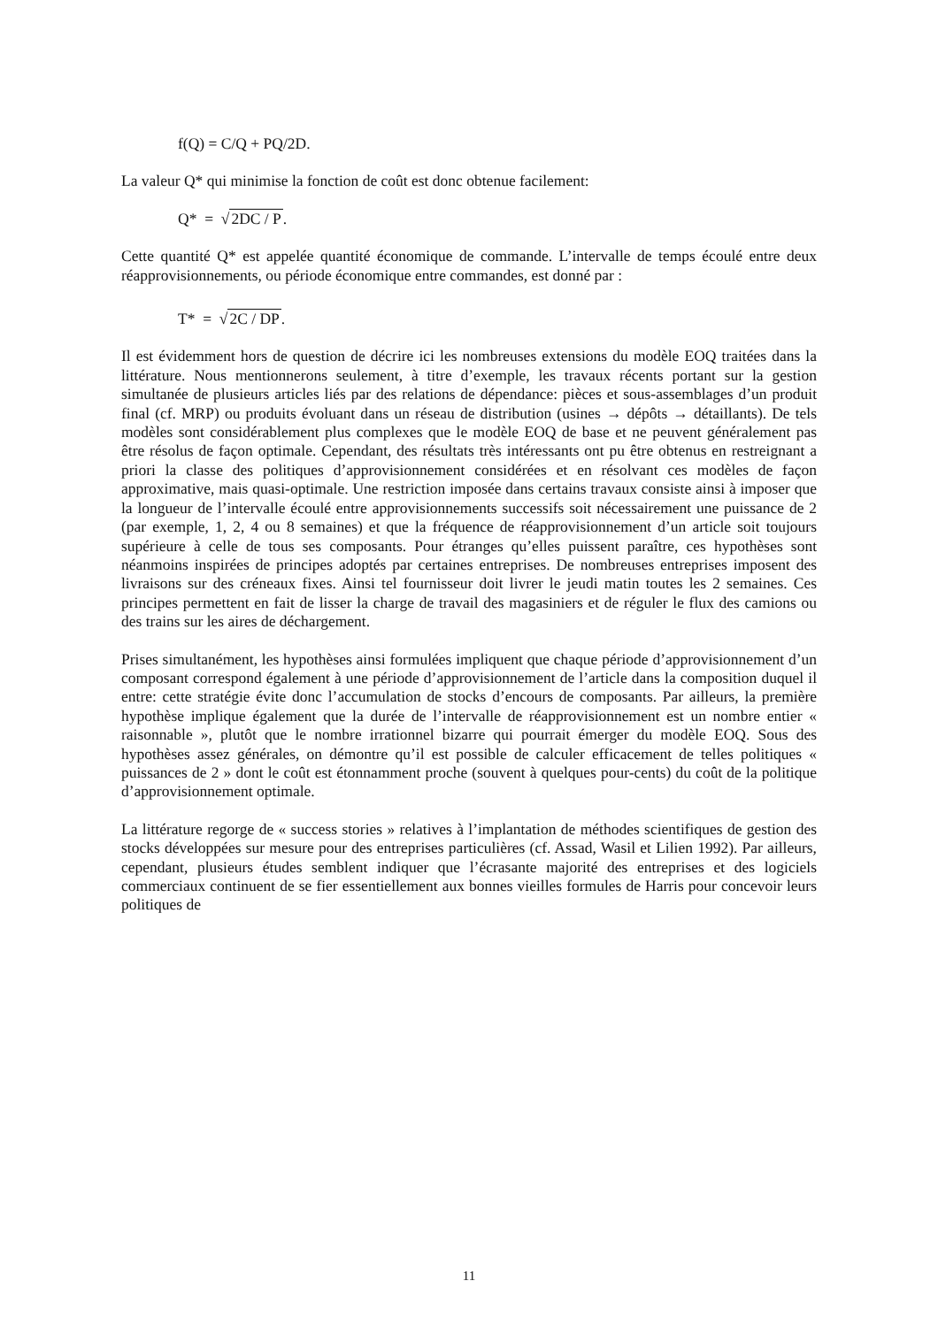f(Q) = C/Q + PQ/2D.
La valeur Q* qui minimise la fonction de coût est donc obtenue facilement:
Q* = √2DC / P.
Cette quantité Q* est appelée quantité économique de commande. L’intervalle de temps écoulé entre deux réapprovisionnements, ou période économique entre commandes, est donné par :
T* = √2C / DP.
Il est évidemment hors de question de décrire ici les nombreuses extensions du modèle EOQ traitées dans la littérature. Nous mentionnerons seulement, à titre d’exemple, les travaux récents portant sur la gestion simultanée de plusieurs articles liés par des relations de dépendance: pièces et sous-assemblages d’un produit final (cf. MRP) ou produits évoluant dans un réseau de distribution (usines → dépôts → détaillants). De tels modèles sont considérablement plus complexes que le modèle EOQ de base et ne peuvent généralement pas être résolus de façon optimale. Cependant, des résultats très intéressants ont pu être obtenus en restreignant a priori la classe des politiques d’approvisionnement considérées et en résolvant ces modèles de façon approximative, mais quasi-optimale. Une restriction imposée dans certains travaux consiste ainsi à imposer que la longueur de l’intervalle écoulé entre approvisionnements successifs soit nécessairement une puissance de 2 (par exemple, 1, 2, 4 ou 8 semaines) et que la fréquence de réapprovisionnement d’un article soit toujours supérieure à celle de tous ses composants. Pour étranges qu’elles puissent paraître, ces hypothèses sont néanmoins inspirées de principes adoptés par certaines entreprises. De nombreuses entreprises imposent des livraisons sur des créneaux fixes. Ainsi tel fournisseur doit livrer le jeudi matin toutes les 2 semaines. Ces principes permettent en fait de lisser la charge de travail des magasiniers et de réguler le flux des camions ou des trains sur les aires de déchargement.
Prises simultanément, les hypothèses ainsi formulées impliquent que chaque période d’approvisionnement d’un composant correspond également à une période d’approvisionnement de l’article dans la composition duquel il entre: cette stratégie évite donc l’accumulation de stocks d’encours de composants. Par ailleurs, la première hypothèse implique également que la durée de l’intervalle de réapprovisionnement est un nombre entier « raisonnable », plutôt que le nombre irrationnel bizarre qui pourrait émerger du modèle EOQ. Sous des hypothèses assez générales, on démontre qu’il est possible de calculer efficacement de telles politiques « puissances de 2 » dont le coût est étonnamment proche (souvent à quelques pour-cents) du coût de la politique d’approvisionnement optimale.
La littérature regorge de « success stories » relatives à l’implantation de méthodes scientifiques de gestion des stocks développées sur mesure pour des entreprises particulières (cf. Assad, Wasil et Lilien 1992). Par ailleurs, cependant, plusieurs études semblent indiquer que l’écrasante majorité des entreprises et des logiciels commerciaux continuent de se fier essentiellement aux bonnes vieilles formules de Harris pour concevoir leurs politiques de
11